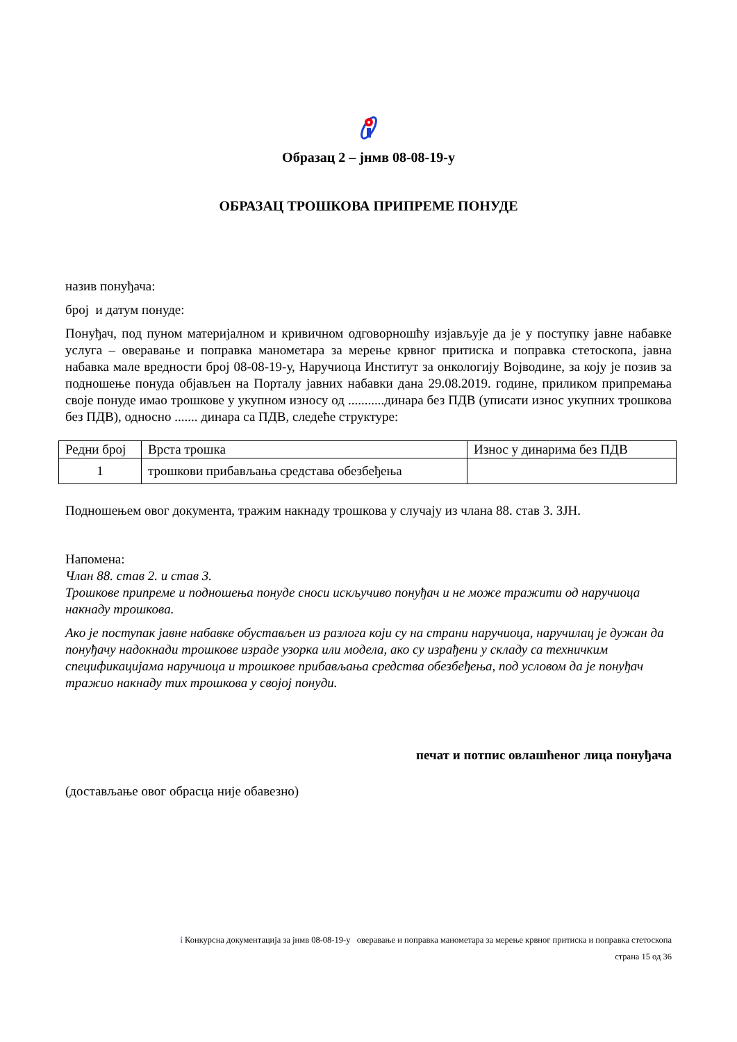Образац 2 – јнмв 08-08-19-у
ОБРАЗАЦ ТРОШКОВА ПРИПРЕМЕ ПОНУДЕ
назив понуђача:
број и датум понуде:
Понуђач, под пуном материјалном и кривичном одговорношћу изјављује да је у поступку јавне набавке услуга – оверавање и поправка манометара за мерење крвног притиска и поправка стетоскопа, јавна набавка мале вредности број 08-08-19-у, Наручиоца Институт за онкологију Војводине, за коју је позив за подношење понуда објављен на Порталу јавних набавки дана 29.08.2019. године, приликом припремања своје понуде имао трошкове у укупном износу од ...........динара без ПДВ (уписати износ укупних трошкова без ПДВ), односно ....... динара са ПДВ, следеће структуре:
| Редни број | Врста трошка | Износ у динарима без ПДВ |
| 1 | трошкови прибављања средстава обезбеђења | |
Подношењем овог документа, тражим накнаду трошкова у случају из члана 88. став 3. ЗЈН.
Напомена:
Члан 88. став 2. и став 3.
Трошкове припреме и подношења понуде сноси искључиво понуђач и не може тражити од наручиоца накнаду трошкова.
Ако је поступак јавне набавке обустављен из разлога који су на страни наручиоца, наручилац је дужан да понуђачу надокнади трошкове израде узорка или модела, ако су израђени у складу са техничким спецификацијама наручиоца и трошкове прибављања средства обезбеђења, под условом да је понуђач тражио накнаду тих трошкова у својој понуди.
печат и потпис овлашћеног лица понуђача
(достављање овог обрасца није обавезно)
ỉ Конкурсна документација за јнмв 08-08-19-у оверавање и поправка манометара за мерење крвног притиска и поправка стетоскопа
страна 15 од 36